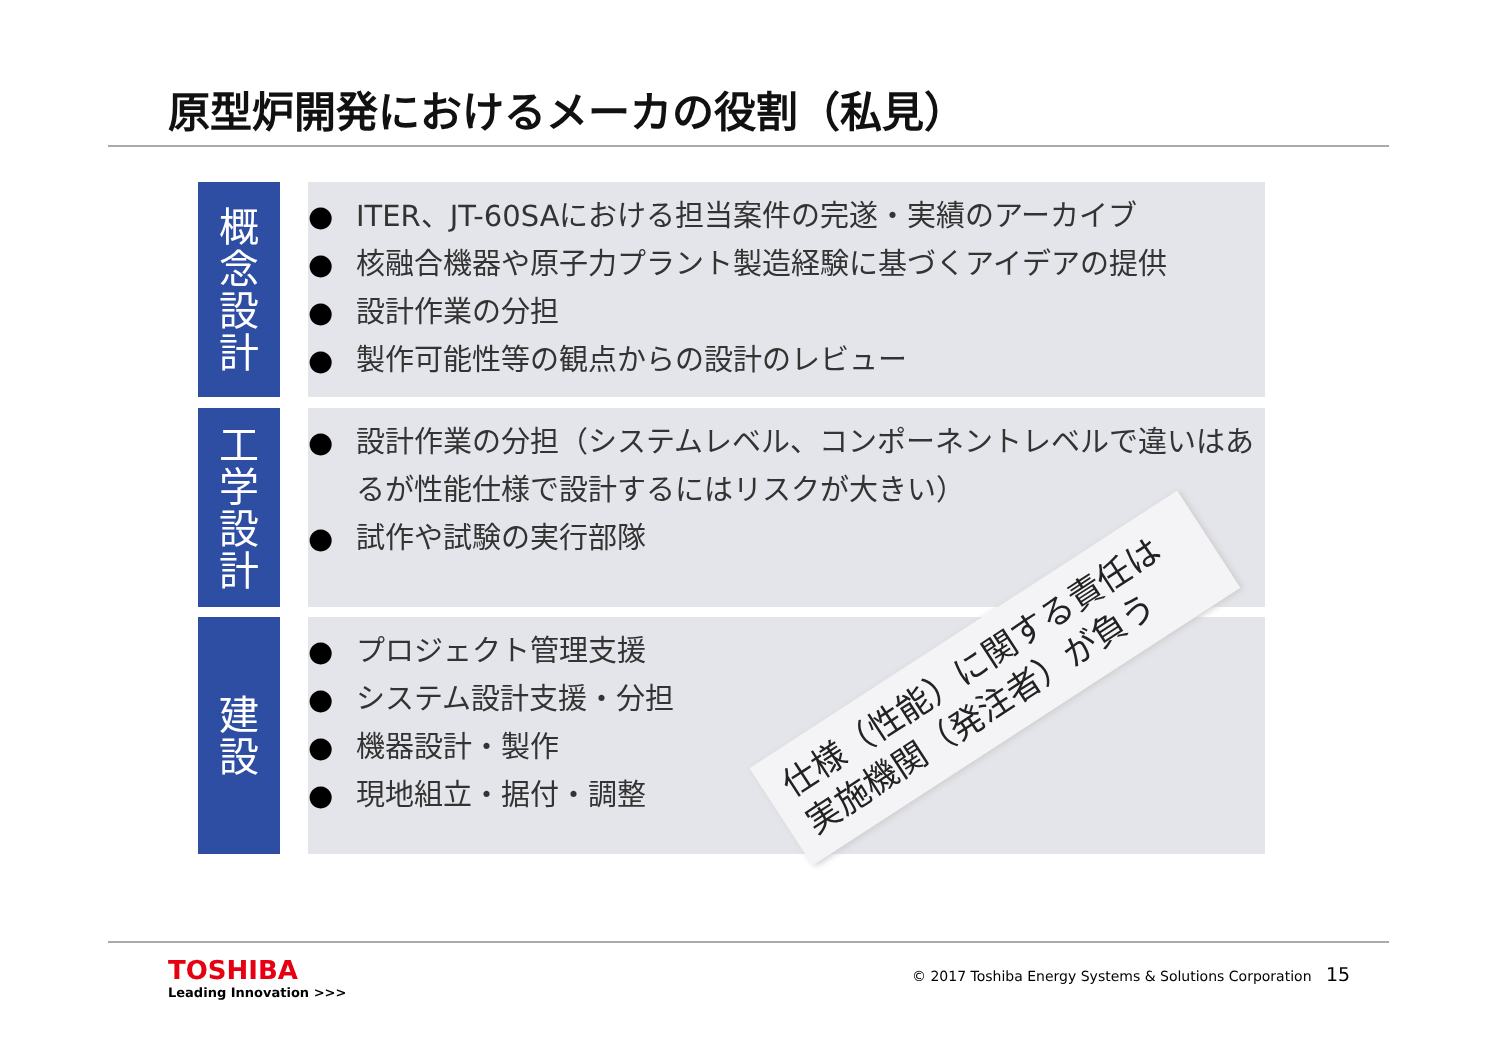原型炉開発におけるメーカの役割（私見）
概
念
設
計
ITER、JT-60SAにおける担当案件の完遂・実績のアーカイブ
核融合機器や原子力プラント製造経験に基づくアイデアの提供
設計作業の分担
製作可能性等の観点からの設計のレビュー
工
学
設
計
設計作業の分担（システムレベル、コンポーネントレベルで違いはあるが性能仕様で設計するにはリスクが大きい）
試作や試験の実行部隊
建
設
プロジェクト管理支援
システム設計支援・分担
機器設計・製作
現地組立・据付・調整
仕様（性能）に関する責任は
実施機関（発注者）が負う
TOSHIBA
Leading Innovation >>>
© 2017 Toshiba Energy Systems & Solutions Corporation
15